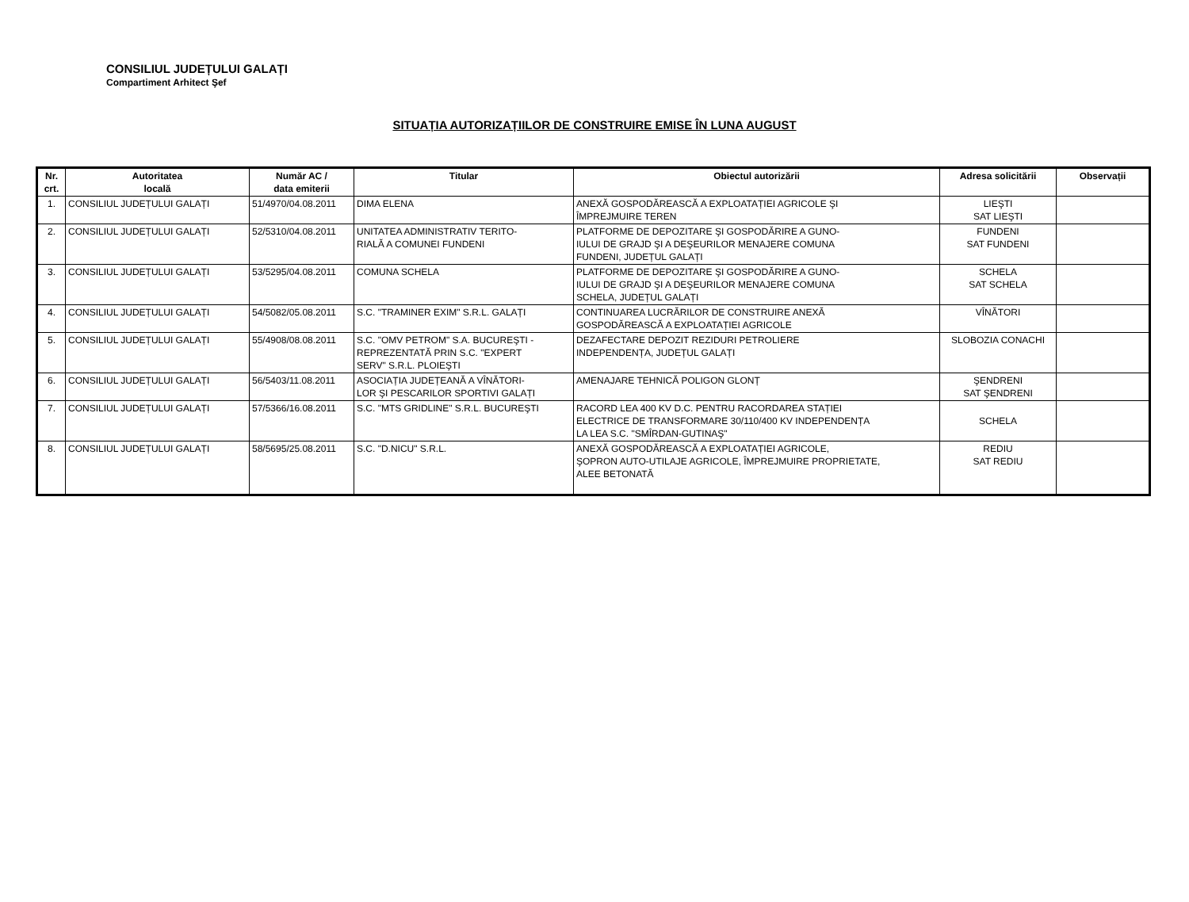CONSILIUL JUDEȚULUI GALAȚI
Compartiment Arhitect Şef
SITUAȚIA AUTORIZAȚIILOR DE CONSTRUIRE EMISE ÎN LUNA AUGUST
| Nr. crt. | Autoritatea locală | Număr AC / data emiterii | Titular | Obiectul autorizării | Adresa solicitării | Observații |
| --- | --- | --- | --- | --- | --- | --- |
| 1. | CONSILIUL JUDEȚULUI GALAȚI | 51/4970/04.08.2011 | DIMA ELENA | ANEXĂ GOSPODĂREASCĂ A EXPLOATAȚIEI AGRICOLE ŞI ÎMPREJMUIRE TEREN | LIEŞTI SAT LIEŞTI | |
| 2. | CONSILIUL JUDEȚULUI GALAȚI | 52/5310/04.08.2011 | UNITATEA ADMINISTRATIV TERITO- RIALĂ A COMUNEI FUNDENI | PLATFORME DE DEPOZITARE ŞI GOSPODĂRIRE A GUNO- IULUI DE GRAJD ŞI A DEŞEURILOR MENAJERE COMUNA FUNDENI, JUDEȚUL GALAȚI | FUNDENI SAT FUNDENI | |
| 3. | CONSILIUL JUDEȚULUI GALAȚI | 53/5295/04.08.2011 | COMUNA SCHELA | PLATFORME DE DEPOZITARE ŞI GOSPODĂRIRE A GUNO- IULUI DE GRAJD ŞI A DEŞEURILOR MENAJERE COMUNA SCHELA, JUDEȚUL GALAȚI | SCHELA SAT SCHELA | |
| 4. | CONSILIUL JUDEȚULUI GALAȚI | 54/5082/05.08.2011 | S.C. "TRAMINER EXIM" S.R.L. GALAȚI | CONTINUAREA LUCRĂRILOR DE CONSTRUIRE ANEXĂ GOSPODĂREASCĂ A EXPLOATAȚIEI AGRICOLE | VÎNĂTORI | |
| 5. | CONSILIUL JUDEȚULUI GALAȚI | 55/4908/08.08.2011 | S.C. "OMV PETROM" S.A. BUCUREŞTI - REPREZENTATĂ PRIN S.C. "EXPERT SERV" S.R.L. PLOIEŞTI | DEZAFECTARE DEPOZIT REZIDURI PETROLIERE INDEPENDENȚA, JUDEȚUL GALAȚI | SLOBOZIA CONACHI | |
| 6. | CONSILIUL JUDEȚULUI GALAȚI | 56/5403/11.08.2011 | ASOCIAȚIA JUDEȚEANĂ A VÎNĂTORI- LOR ŞI PESCARILOR SPORTIVI GALAȚI | AMENAJARE TEHNICĂ POLIGON GLONȚ | ŞENDRENI SAT ŞENDRENI | |
| 7. | CONSILIUL JUDEȚULUI GALAȚI | 57/5366/16.08.2011 | S.C. "MTS GRIDLINE" S.R.L. BUCUREŞTI | RACORD LEA 400 KV D.C. PENTRU RACORDAREA STAȚIEI ELECTRICE DE TRANSFORMARE 30/110/400 KV INDEPENDENȚA LA LEA S.C. "SMÎRDAN-GUTINAŞ" | SCHELA | |
| 8. | CONSILIUL JUDEȚULUI GALAȚI | 58/5695/25.08.2011 | S.C. "D.NICU" S.R.L. | ANEXĂ GOSPODĂREASCĂ A EXPLOATAȚIEI AGRICOLE, ŞOPRON AUTO-UTILAJE AGRICOLE, ÎMPREJMUIRE PROPRIETATE, ALEE BETONATĂ | REDIU SAT REDIU | |